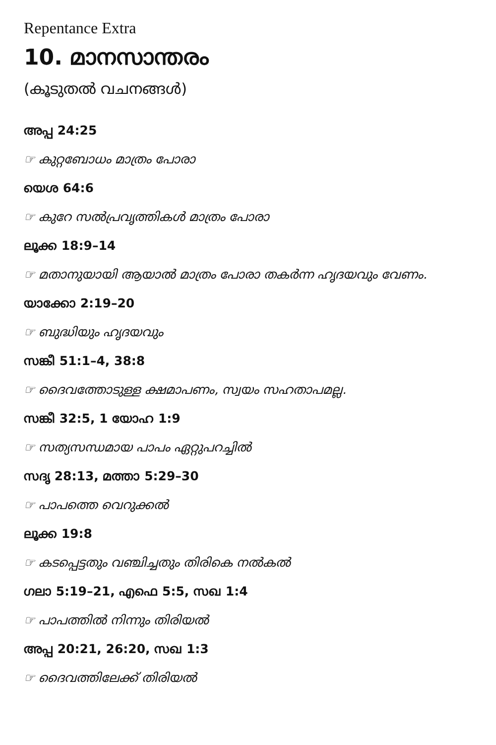Repentance Extra
10. മാനസാന്തരം
(കൂടുതൽ വചനങ്ങൾ)
അപ്പ 24:25
☞ കുറ്റബോധം മാത്രം പോരാ
യെശ 64:6
☞ കുറേ സൽപ്രവൃത്തികൾ മാത്രം പോരാ
ലൂക്ക 18:9–14
☞ മതാനുയായി ആയാൽ മാത്രം പോരാ തകർന്ന ഹൃദയവും വേണം.
യാക്കോ 2:19–20
☞ ബുദ്ധിയും ഹൃദയവും
സങ്കീ 51:1–4, 38:8
☞ ദൈവത്തോടുള്ള ക്ഷമാപണം, സ്വയം സഹതാപമല്ല.
സങ്കീ 32:5, 1 യോഹ 1:9
☞ സത്യസന്ധമായ പാപം ഏറ്റുപറച്ചിൽ
സദൃ 28:13, മത്താ 5:29–30
☞ പാപത്തെ വെറുക്കൽ
ലൂക്ക 19:8
☞ കടപ്പെട്ടതും വഞ്ചിച്ചതും തിരികെ നൽകൽ
ഗലാ 5:19–21, എഫെ 5:5, സഖ 1:4
☞ പാപത്തിൽ നിന്നും തിരിയൽ
അപ്പ 20:21, 26:20, സഖ 1:3
☞ ദൈവത്തിലേക്ക് തിരിയൽ